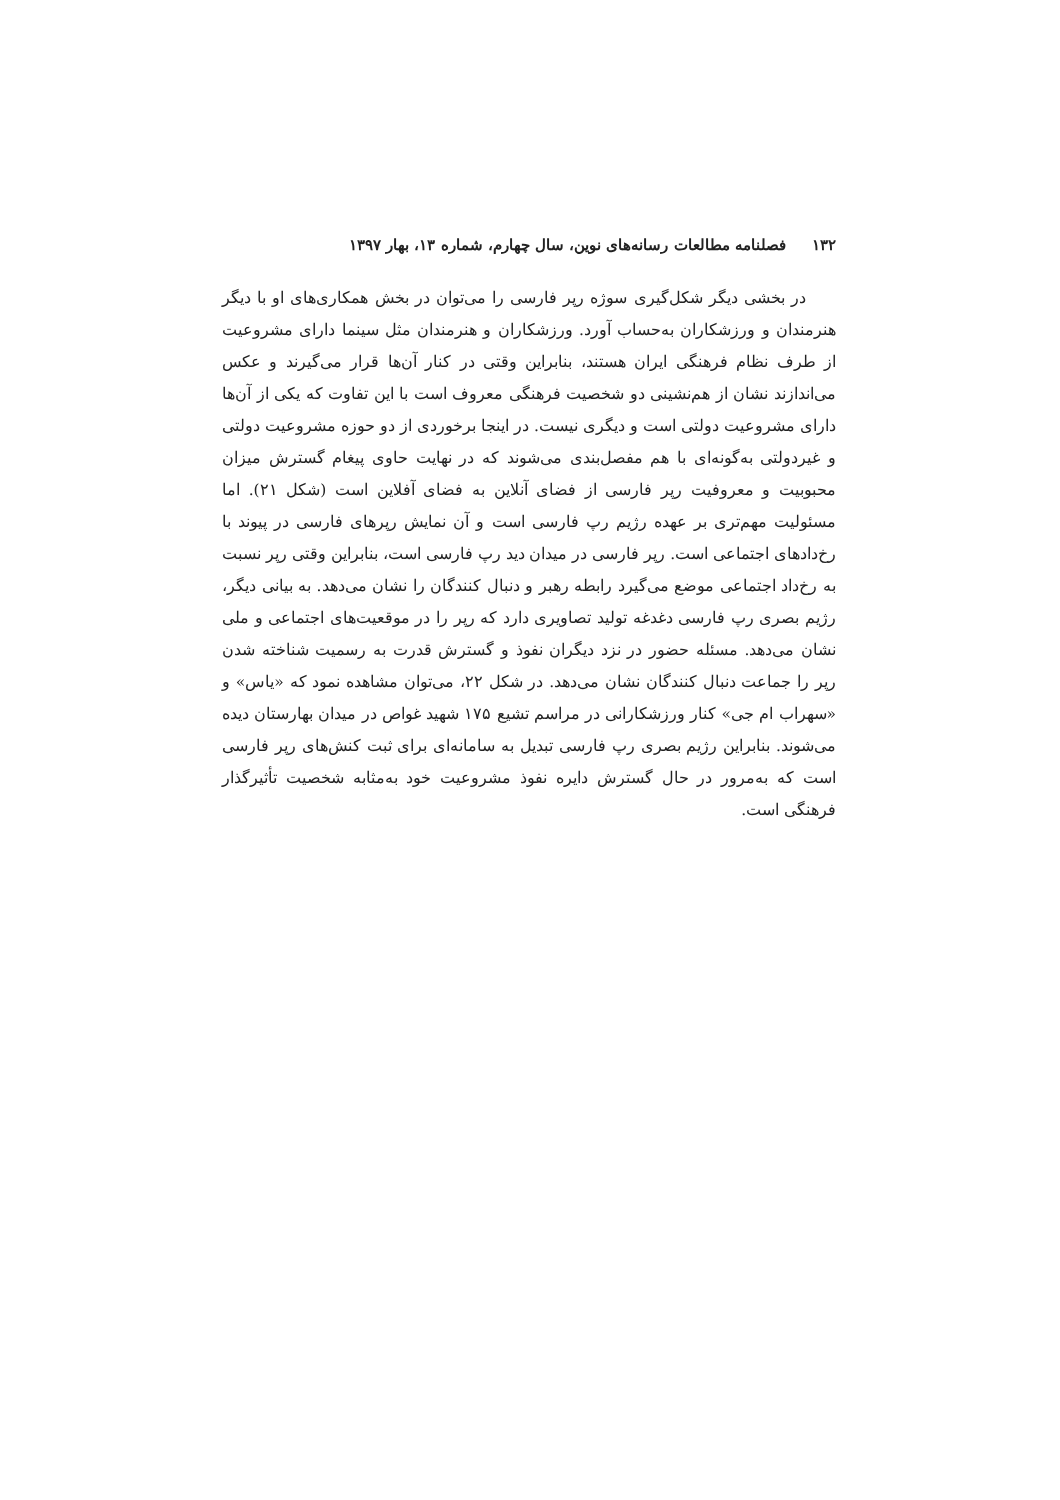۱۳۲ فصلنامه مطالعات رسانه‌های نوین، سال چهارم، شماره ۱۳، بهار ۱۳۹۷
در بخشی دیگر شکل‌گیری سوژه رپر فارسی را می‌توان در بخش همکاری‌های او با دیگر هنرمندان و ورزشکاران به‌حساب آورد. ورزشکاران و هنرمندان مثل سینما دارای مشروعیت از طرف نظام فرهنگی ایران هستند، بنابراین وقتی در کنار آن‌ها قرار می‌گیرند و عکس می‌اندازند نشان از هم‌نشینی دو شخصیت فرهنگی معروف است با این تفاوت که یکی از آن‌ها دارای مشروعیت دولتی است و دیگری نیست. در اینجا برخوردی از دو حوزه مشروعیت دولتی و غیردولتی به‌گونه‌ای با هم مفصل‌بندی می‌شوند که در نهایت حاوی پیغام گسترش میزان محبوبیت و معروفیت رپر فارسی از فضای آنلاین به فضای آفلاین است (شکل ۲۱). اما مسئولیت مهم‌تری بر عهده رژیم رپ فارسی است و آن نمایش رپرهای فارسی در پیوند با رخ‌دادهای اجتماعی است. رپر فارسی در میدان دید رپ فارسی است، بنابراین وقتی رپر نسبت به رخ‌داد اجتماعی موضع می‌گیرد رابطه رهبر و دنبال کنندگان را نشان می‌دهد. به بیانی دیگر، رژیم بصری رپ فارسی دغدغه تولید تصاویری دارد که رپر را در موقعیت‌های اجتماعی و ملی نشان می‌دهد. مسئله حضور در نزد دیگران نفوذ و گسترش قدرت به رسمیت شناخته شدن رپر را جماعت دنبال کنندگان نشان می‌دهد. در شکل ۲۲، می‌توان مشاهده نمود که «یاس» و «سهراب ام جی» کنار ورزشکارانی در مراسم تشیع ۱۷۵ شهید غواص در میدان بهارستان دیده می‌شوند. بنابراین رژیم بصری رپ فارسی تبدیل به سامانه‌ای برای ثبت کنش‌های رپر فارسی است که به‌مرور در حال گسترش دایره نفوذ مشروعیت خود به‌مثابه شخصیت تأثیرگذار فرهنگی است.